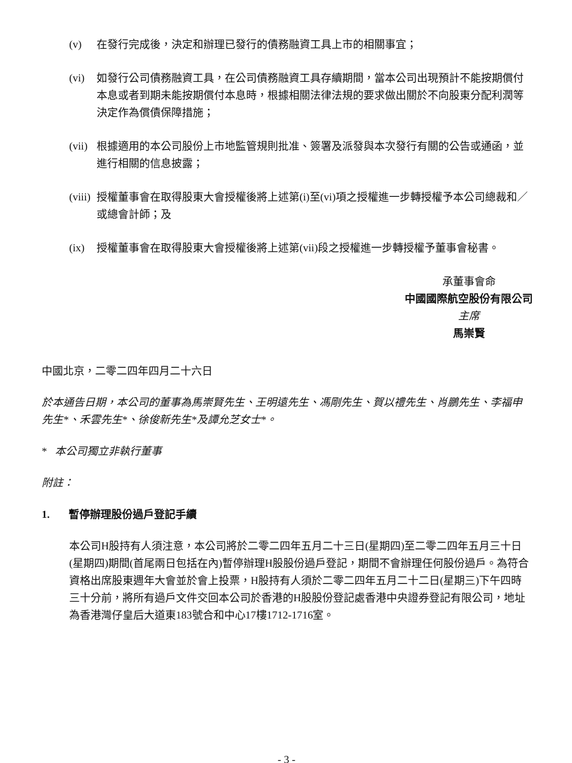(v) 在發行完成後，決定和辦理已發行的債務融資工具上市的相關事宜；
(vi) 如發行公司債務融資工具，在公司債務融資工具存續期間，當本公司出現預計不能按期償付本息或者到期未能按期償付本息時，根據相關法律法規的要求做出關於不向股東分配利潤等決定作為償債保障措施；
(vii) 根據適用的本公司股份上市地監管規則批准、簽署及派發與本次發行有關的公告或通函，並進行相關的信息披露；
(viii) 授權董事會在取得股東大會授權後將上述第(i)至(vi)項之授權進一步轉授權予本公司總裁和／或總會計師；及
(ix) 授權董事會在取得股東大會授權後將上述第(vii)段之授權進一步轉授權予董事會秘書。
承董事會命
中國國際航空股份有限公司
主席
馬崇賢
中國北京，二零二四年四月二十六日
於本通告日期，本公司的董事為馬崇賢先生、王明遠先生、馮剛先生、賀以禮先生、肖鵬先生、李福申先生*、禾雲先生*、徐俊新先生*及譚允芝女士*。
* 本公司獨立非執行董事
附註：
1. 暫停辦理股份過戶登記手續
本公司H股持有人須注意，本公司將於二零二四年五月二十三日(星期四)至二零二四年五月三十日(星期四)期間(首尾兩日包括在內)暫停辦理H股股份過戶登記，期間不會辦理任何股份過戶。為符合資格出席股東週年大會並於會上投票，H股持有人須於二零二四年五月二十二日(星期三)下午四時三十分前，將所有過戶文件交回本公司於香港的H股股份登記處香港中央證券登記有限公司，地址為香港灣仔皇后大道東183號合和中心17樓1712-1716室。
- 3 -